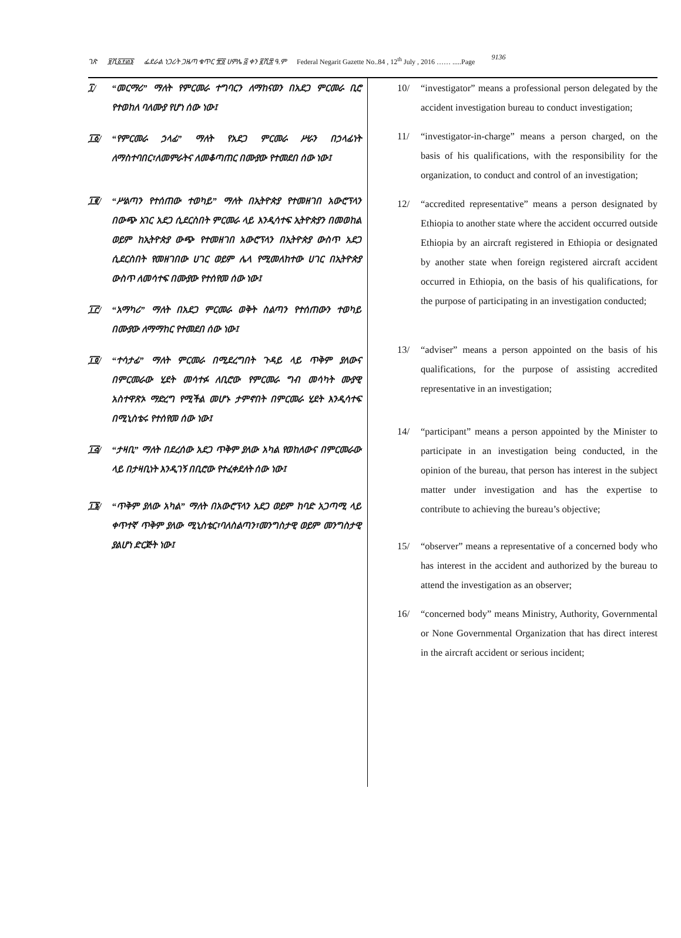ገጽ ፱ሺ፩፻፴፮ ፌደራል ነጋሪት ጋዜጣ ቁጥር ፹፬ ሀምሌ ፭ ቀን ፪ሺ፰ ዓ.ም Federal Negarit Gazette No..84 , 12<sup>th</sup> July , 2016 …… .....Page 9136
፲/ “መርማሪ” ማለት የምርመራ ተግባርን ለማከናወን በአደጋ ምርመራ ቢሮ የተወከለ ባለሙያ የሆነ ሰው ነው፤
፲፩/ “የምርመራ ኃላፊ” ማለት የአደጋ ምርመራ ሥራን በኃላፊነት ለማስተባበር፣ለመምራትና ለመቆጣጠር በሙያው የተመደበ ሰው ነው፤
፲፪/ “ሥልጣን የተሰጠው ተወካይ” ማለት በኢትዮጵያ የተመዘገበ አውሮፕላን በውጭ አገር አደጋ ሲደርስበት ምርመራ ላይ እንዲሳተፍ ኢትዮጵያን በመወከል ወይም ከኢትዮጵያ ውጭ የተመዘገበ አውሮፕላን በኢትዮጵያ ውስጥ አደጋ ሲደርስበት የመዘገበው ሀገር ወይም ሌላ የሚመለከተው ሀገር በኢትዮጵያ ውስጥ ለመሳተፍ በሙያው የተሰየመ ሰው ነው፤
፲፫/ “አማካሪ” ማለት በአደጋ ምርመራ ወቅት ስልጣን የተሰጠውን ተወካይ በሙያው ለማማከር የተመደበ ሰው ነው፤
፲፬/ “ተሳታፊ” ማለት ምርመራ በሚደረግበት ጉዳይ ላይ ጥቅም ያለውና በምርመራው ሂደት መሳተፉ ለቢሮው የምርመራ ግብ መሳካት ሙያዊ አስተዋጽኦ ማድረግ የሚችል መሆኑ ታምኖበት በምርመራ ሂደት እንዲሳተፍ በሚኒስቴሩ የተሰየመ ሰው ነው፤
፲፭/ “ታዛቢ” ማለት በደረሰው አደጋ ጥቅም ያለው አካል የወከለውና በምርመራው ላይ በታዛቢነት እንዲገኝ በቢሮው የተፈቀደለት ሰው ነው፤
፲፮/ “ጥቅም ያለው አካል” ማለት በአውሮፕላን አደጋ ወይም ከባድ አጋጣሚ ላይ ቀጥተኛ ጥቅም ያለው ሚኒስቴር፣ባለስልጣን፣መንግስታዊ ወይም መንግስታዊ ያልሆነ ድርጅት ነው፤
10/ “investigator” means a professional person delegated by the accident investigation bureau to conduct investigation;
11/ “investigator-in-charge” means a person charged, on the basis of his qualifications, with the responsibility for the organization, to conduct and control of an investigation;
12/ “accredited representative” means a person designated by Ethiopia to another state where the accident occurred outside Ethiopia by an aircraft registered in Ethiopia or designated by another state when foreign registered aircraft accident occurred in Ethiopia, on the basis of his qualifications, for the purpose of participating in an investigation conducted;
13/ “adviser” means a person appointed on the basis of his qualifications, for the purpose of assisting accredited representative in an investigation;
14/ “participant” means a person appointed by the Minister to participate in an investigation being conducted, in the opinion of the bureau, that person has interest in the subject matter under investigation and has the expertise to contribute to achieving the bureau’s objective;
15/ “observer” means a representative of a concerned body who has interest in the accident and authorized by the bureau to attend the investigation as an observer;
16/ “concerned body” means Ministry, Authority, Governmental or None Governmental Organization that has direct interest in the aircraft accident or serious incident;